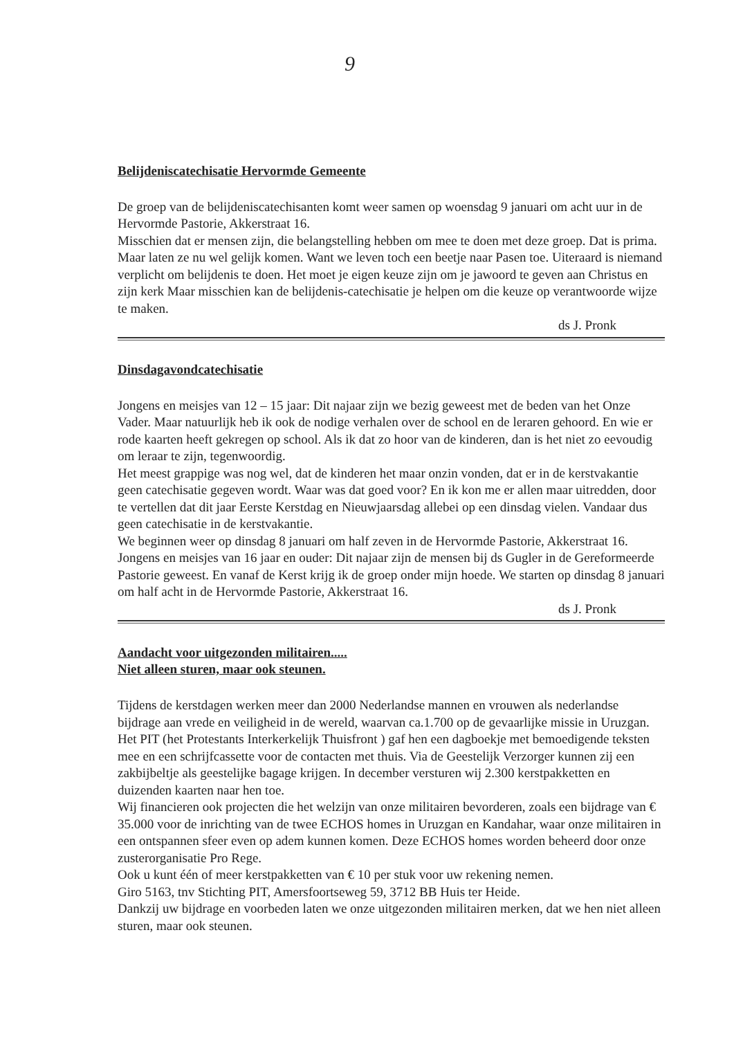9
Belijdeniscatechisatie Hervormde Gemeente
De groep van de belijdeniscatechisanten komt weer samen op woensdag 9 januari om acht uur in de Hervormde Pastorie, Akkerstraat 16.
Misschien dat er mensen zijn, die belangstelling hebben om mee te doen met deze groep. Dat is prima. Maar laten ze nu wel gelijk komen. Want we leven toch een beetje naar Pasen toe. Uiteraard is niemand verplicht om belijdenis te doen. Het moet je eigen keuze zijn om je jawoord te geven aan Christus en zijn kerk Maar misschien kan de belijdenis-catechisatie je helpen om die keuze op verantwoorde wijze te maken.
ds J. Pronk
Dinsdagavondcatechisatie
Jongens en meisjes van 12 – 15 jaar: Dit najaar zijn we bezig geweest met de beden van het Onze Vader. Maar natuurlijk heb ik ook de nodige verhalen over de school en de leraren gehoord. En wie er rode kaarten heeft gekregen op school. Als ik dat zo hoor van de kinderen, dan is het niet zo eevoudig om leraar te zijn, tegenwoordig.
Het meest grappige was nog wel, dat de kinderen het maar onzin vonden, dat er in de kerstvakantie geen catechisatie gegeven wordt. Waar was dat goed voor? En ik kon me er allen maar uitredden, door te vertellen dat dit jaar Eerste Kerstdag en Nieuwjaarsdag allebei op een dinsdag vielen. Vandaar dus geen catechisatie in de kerstvakantie.
We beginnen weer op dinsdag 8 januari om half zeven in de Hervormde Pastorie, Akkerstraat 16.
Jongens en meisjes van 16 jaar en ouder: Dit najaar zijn de mensen bij ds Gugler in de Gereformeerde Pastorie geweest. En vanaf de Kerst krijg ik de groep onder mijn hoede. We starten op dinsdag 8 januari om half acht in de Hervormde Pastorie, Akkerstraat 16.
ds J. Pronk
Aandacht voor uitgezonden militairen.....
Niet alleen sturen, maar ook steunen.
Tijdens de kerstdagen werken meer dan 2000 Nederlandse mannen en vrouwen als nederlandse bijdrage aan vrede en veiligheid in de wereld, waarvan ca.1.700 op de gevaarlijke missie in Uruzgan. Het PIT (het Protestants Interkerkelijk Thuisfront ) gaf hen een dagboekje met bemoedigende teksten mee en een schrijfcassette voor de contacten met thuis. Via de Geestelijk Verzorger kunnen zij een zakbijbeltje als geestelijke bagage krijgen. In december versturen wij 2.300 kerstpakketten en duizenden kaarten naar hen toe.
Wij financieren ook projecten die het welzijn van onze militairen bevorderen, zoals een bijdrage van € 35.000 voor de inrichting van de twee ECHOS homes in Uruzgan en Kandahar, waar onze militairen in een ontspannen sfeer even op adem kunnen komen. Deze ECHOS homes worden beheerd door onze zusterorganisatie Pro Rege.
Ook u kunt één of meer kerstpakketten van € 10 per stuk voor uw rekening nemen.
Giro 5163, tnv Stichting PIT, Amersfoortseweg 59, 3712 BB Huis ter Heide.
Dankzij uw bijdrage en voorbeden laten we onze uitgezonden militairen merken, dat we hen niet alleen sturen, maar ook steunen.